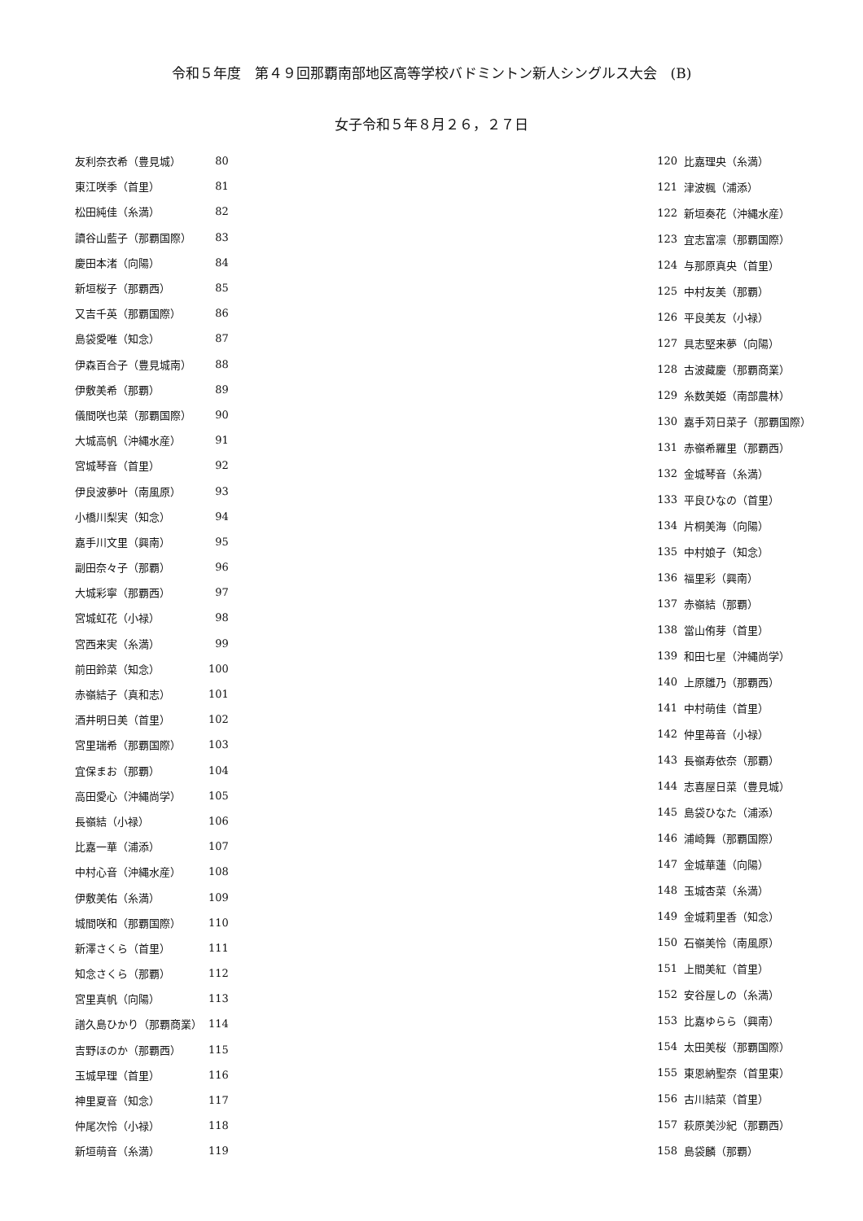令和５年度　第４９回那覇南部地区高等学校バドミントン新人シングルス大会　(B)
女子令和５年８月２６，２７日
| 友利奈衣希（豊見城） | 80 |
| 東江咲季（首里） | 81 |
| 松田純佳（糸満） | 82 |
| 讀谷山藍子（那覇国際） | 83 |
| 慶田本渚（向陽） | 84 |
| 新垣桜子（那覇西） | 85 |
| 又吉千英（那覇国際） | 86 |
| 島袋愛唯（知念） | 87 |
| 伊森百合子（豊見城南） | 88 |
| 伊敷美希（那覇） | 89 |
| 儀間咲也菜（那覇国際） | 90 |
| 大城高帆（沖縄水産） | 91 |
| 宮城琴音（首里） | 92 |
| 伊良波夢叶（南風原） | 93 |
| 小橋川梨実（知念） | 94 |
| 嘉手川文里（興南） | 95 |
| 副田奈々子（那覇） | 96 |
| 大城彩寧（那覇西） | 97 |
| 宮城虹花（小禄） | 98 |
| 宮西来実（糸満） | 99 |
| 前田鈴菜（知念） | 100 |
| 赤嶺結子（真和志） | 101 |
| 酒井明日美（首里） | 102 |
| 宮里瑞希（那覇国際） | 103 |
| 宜保まお（那覇） | 104 |
| 高田愛心（沖縄尚学） | 105 |
| 長嶺結（小禄） | 106 |
| 比嘉一華（浦添） | 107 |
| 中村心音（沖縄水産） | 108 |
| 伊敷美佑（糸満） | 109 |
| 城間咲和（那覇国際） | 110 |
| 新澤さくら（首里） | 111 |
| 知念さくら（那覇） | 112 |
| 宮里真帆（向陽） | 113 |
| 譜久島ひかり（那覇商業） | 114 |
| 吉野ほのか（那覇西） | 115 |
| 玉城早理（首里） | 116 |
| 神里夏音（知念） | 117 |
| 仲尾次怜（小禄） | 118 |
| 新垣萌音（糸満） | 119 |
| 120 | 比嘉理央（糸満） |
| 121 | 津波楓（浦添） |
| 122 | 新垣奏花（沖縄水産） |
| 123 | 宜志富凛（那覇国際） |
| 124 | 与那原真央（首里） |
| 125 | 中村友美（那覇） |
| 126 | 平良美友（小禄） |
| 127 | 具志堅来夢（向陽） |
| 128 | 古波藏慶（那覇商業） |
| 129 | 糸数美姫（南部農林） |
| 130 | 嘉手苅日菜子（那覇国際） |
| 131 | 赤嶺希羅里（那覇西） |
| 132 | 金城琴音（糸満） |
| 133 | 平良ひなの（首里） |
| 134 | 片桐美海（向陽） |
| 135 | 中村娘子（知念） |
| 136 | 福里彩（興南） |
| 137 | 赤嶺結（那覇） |
| 138 | 當山侑芽（首里） |
| 139 | 和田七星（沖縄尚学） |
| 140 | 上原雛乃（那覇西） |
| 141 | 中村萌佳（首里） |
| 142 | 仲里苺音（小禄） |
| 143 | 長嶺寿依奈（那覇） |
| 144 | 志喜屋日菜（豊見城） |
| 145 | 島袋ひなた（浦添） |
| 146 | 浦崎舞（那覇国際） |
| 147 | 金城華蓮（向陽） |
| 148 | 玉城杏菜（糸満） |
| 149 | 金城莉里香（知念） |
| 150 | 石嶺美怜（南風原） |
| 151 | 上間美紅（首里） |
| 152 | 安谷屋しの（糸満） |
| 153 | 比嘉ゆらら（興南） |
| 154 | 太田美桜（那覇国際） |
| 155 | 東恩納聖奈（首里東） |
| 156 | 古川結菜（首里） |
| 157 | 萩原美沙紀（那覇西） |
| 158 | 島袋麟（那覇） |